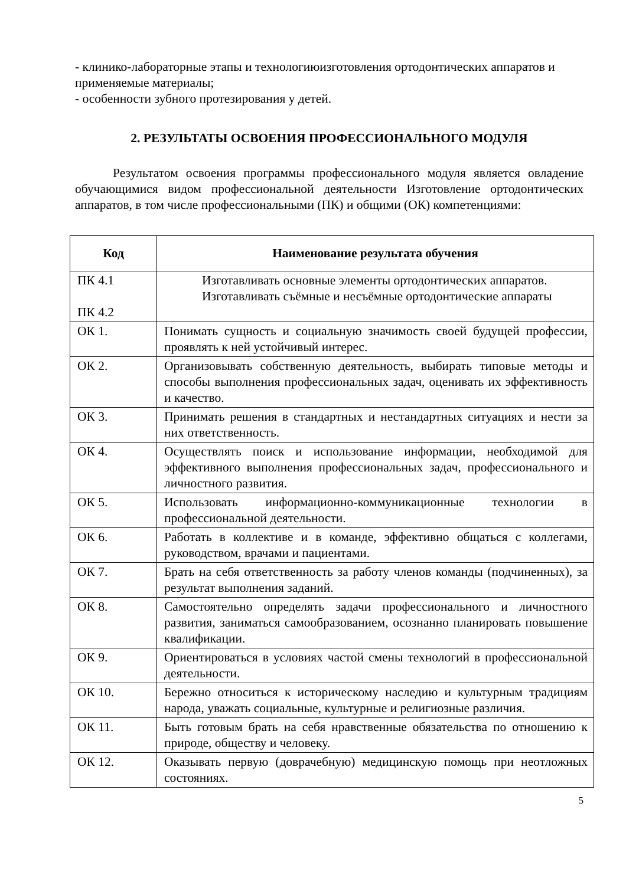- клинико-лабораторные этапы и технологиюизготовления ортодонтических аппаратов и применяемые материалы;
- особенности зубного протезирования у детей.
2. РЕЗУЛЬТАТЫ ОСВОЕНИЯ ПРОФЕССИОНАЛЬНОГО МОДУЛЯ
Результатом освоения программы профессионального модуля является овладение обучающимися видом профессиональной деятельности Изготовление ортодонтических аппаратов, в том числе профессиональными (ПК) и общими (ОК) компетенциями:
| Код | Наименование результата обучения |
| --- | --- |
| ПК 4.1 ПК 4.2 | Изготавливать основные элементы ортодонтических аппаратов. Изготавливать съёмные и несъёмные ортодонтические аппараты |
| ОК 1. | Понимать сущность и социальную значимость своей будущей профессии, проявлять к ней устойчивый интерес. |
| ОК 2. | Организовывать собственную деятельность, выбирать типовые методы и способы выполнения профессиональных задач, оценивать их эффективность и качество. |
| ОК 3. | Принимать решения в стандартных и нестандартных ситуациях и нести за них ответственность. |
| ОК 4. | Осуществлять поиск и использование информации, необходимой для эффективного выполнения профессиональных задач, профессионального и личностного развития. |
| ОК 5. | Использовать информационно-коммуникационные технологии в профессиональной деятельности. |
| ОК 6. | Работать в коллективе и в команде, эффективно общаться с коллегами, руководством, врачами и пациентами. |
| ОК 7. | Брать на себя ответственность за работу членов команды (подчиненных), за результат выполнения заданий. |
| ОК 8. | Самостоятельно определять задачи профессионального и личностного развития, заниматься самообразованием, осознанно планировать повышение квалификации. |
| ОК 9. | Ориентироваться в условиях частой смены технологий в профессиональной деятельности. |
| ОК 10. | Бережно относиться к историческому наследию и культурным традициям народа, уважать социальные, культурные и религиозные различия. |
| ОК 11. | Быть готовым брать на себя нравственные обязательства по отношению к природе, обществу и человеку. |
| ОК 12. | Оказывать первую (доврачебную) медицинскую помощь при неотложных состояниях. |
5